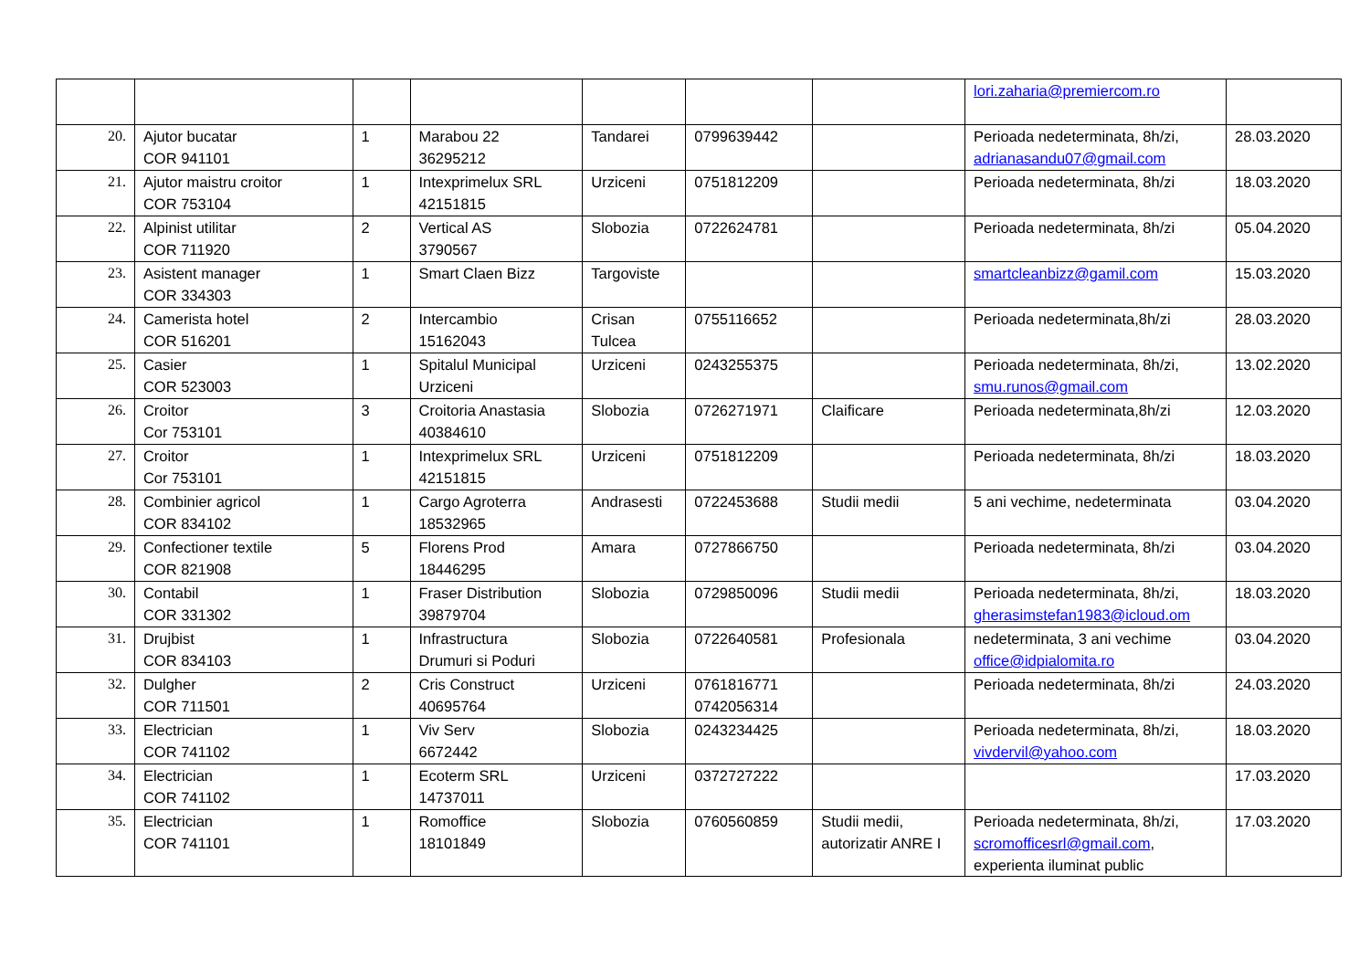| | | | | | | | lori.zaharia@premiercom.ro | |
| 20. | Ajutor bucatar COR 941101 | 1 | Marabou 22 36295212 | Tandarei | 0799639442 | | Perioada nedeterminata, 8h/zi, adrianasandu07@gmail.com | 28.03.2020 |
| 21. | Ajutor maistru croitor COR 753104 | 1 | Intexprimelux SRL 42151815 | Urziceni | 0751812209 | | Perioada nedeterminata, 8h/zi | 18.03.2020 |
| 22. | Alpinist utilitar COR 711920 | 2 | Vertical AS 3790567 | Slobozia | 0722624781 | | Perioada nedeterminata, 8h/zi | 05.04.2020 |
| 23. | Asistent manager COR 334303 | 1 | Smart Claen Bizz | Targoviste | | | smartcleanbizz@gamil.com | 15.03.2020 |
| 24. | Camerista hotel COR 516201 | 2 | Intercambio 15162043 | Crisan Tulcea | 0755116652 | | Perioada nedeterminata,8h/zi | 28.03.2020 |
| 25. | Casier COR 523003 | 1 | Spitalul Municipal Urziceni | Urziceni | 0243255375 | | Perioada nedeterminata, 8h/zi, smu.runos@gmail.com | 13.02.2020 |
| 26. | Croitor Cor 753101 | 3 | Croitoria Anastasia 40384610 | Slobozia | 0726271971 | Claificare | Perioada nedeterminata,8h/zi | 12.03.2020 |
| 27. | Croitor Cor 753101 | 1 | Intexprimelux SRL 42151815 | Urziceni | 0751812209 | | Perioada nedeterminata, 8h/zi | 18.03.2020 |
| 28. | Combinier agricol COR 834102 | 1 | Cargo Agroterra 18532965 | Andrasesti | 0722453688 | Studii medii | 5 ani vechime, nedeterminata | 03.04.2020 |
| 29. | Confectioner textile COR 821908 | 5 | Florens Prod 18446295 | Amara | 0727866750 | | Perioada nedeterminata, 8h/zi | 03.04.2020 |
| 30. | Contabil COR 331302 | 1 | Fraser Distribution 39879704 | Slobozia | 0729850096 | Studii medii | Perioada nedeterminata, 8h/zi, gherasimstefan1983@icloud.om | 18.03.2020 |
| 31. | Drujbist COR 834103 | 1 | Infrastructura Drumuri si Poduri | Slobozia | 0722640581 | Profesionala | nedeterminata, 3 ani vechime office@idpialomita.ro | 03.04.2020 |
| 32. | Dulgher COR 711501 | 2 | Cris Construct 40695764 | Urziceni | 0761816771 0742056314 | | Perioada nedeterminata, 8h/zi | 24.03.2020 |
| 33. | Electrician COR 741102 | 1 | Viv Serv 6672442 | Slobozia | 0243234425 | | Perioada nedeterminata, 8h/zi, vivdervil@yahoo.com | 18.03.2020 |
| 34. | Electrician COR 741102 | 1 | Ecoterm SRL 14737011 | Urziceni | 0372727222 | | | 17.03.2020 |
| 35. | Electrician COR 741101 | 1 | Romoffice 18101849 | Slobozia | 0760560859 | Studii medii, autorizatir ANRE I | Perioada nedeterminata, 8h/zi, scromofficesrl@gmail.com , experienta iluminat public | 17.03.2020 |